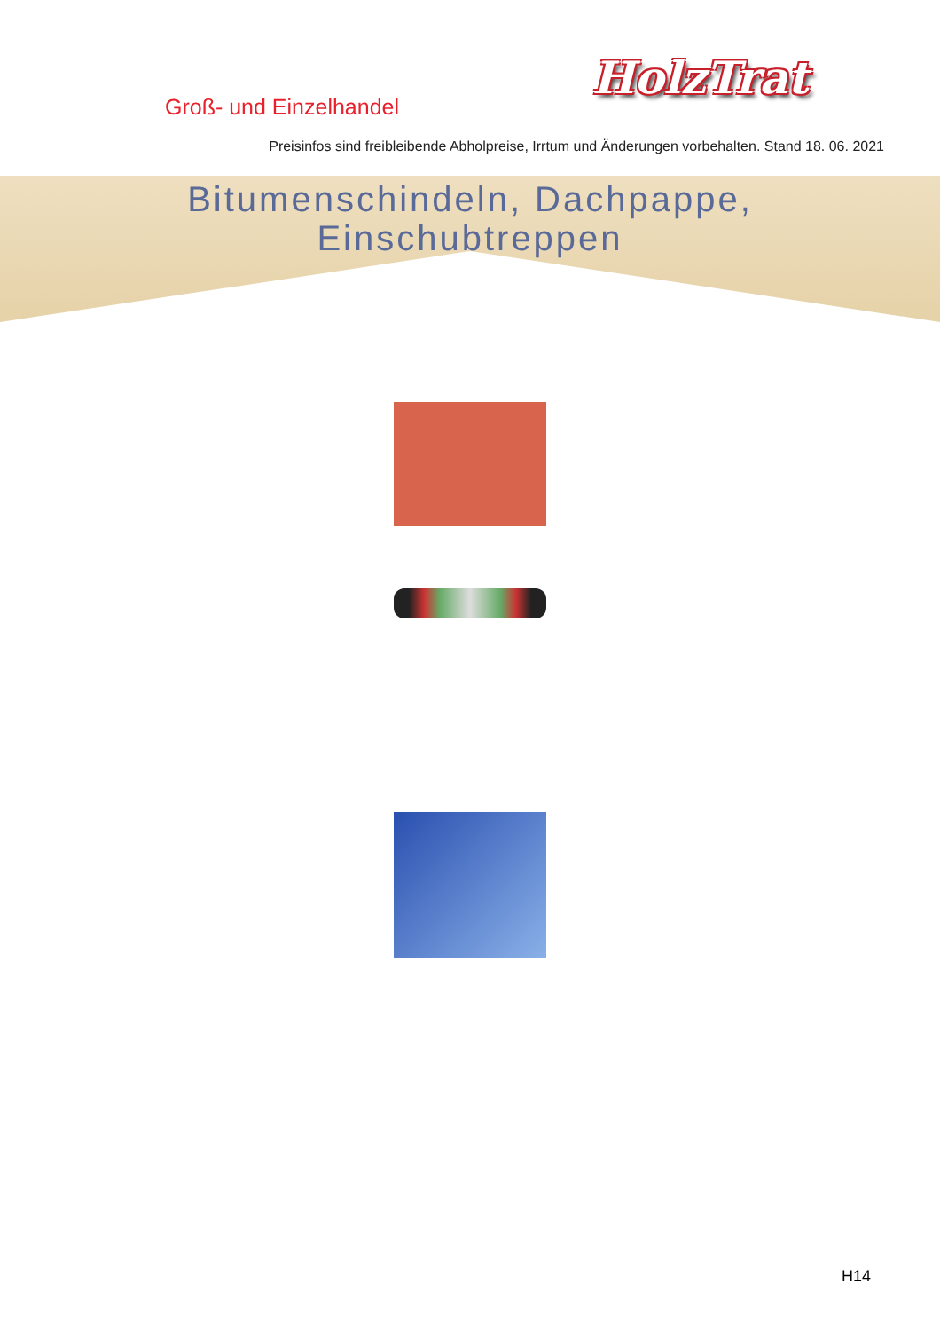Groß- und Einzelhandel
HolzTrat
Preisinfos sind freibleibende Abholpreise, Irrtum und Änderungen vorbehalten. Stand 18. 06. 2021
Bitumenschindeln, Dachpappe,
Einschubtreppen
H14